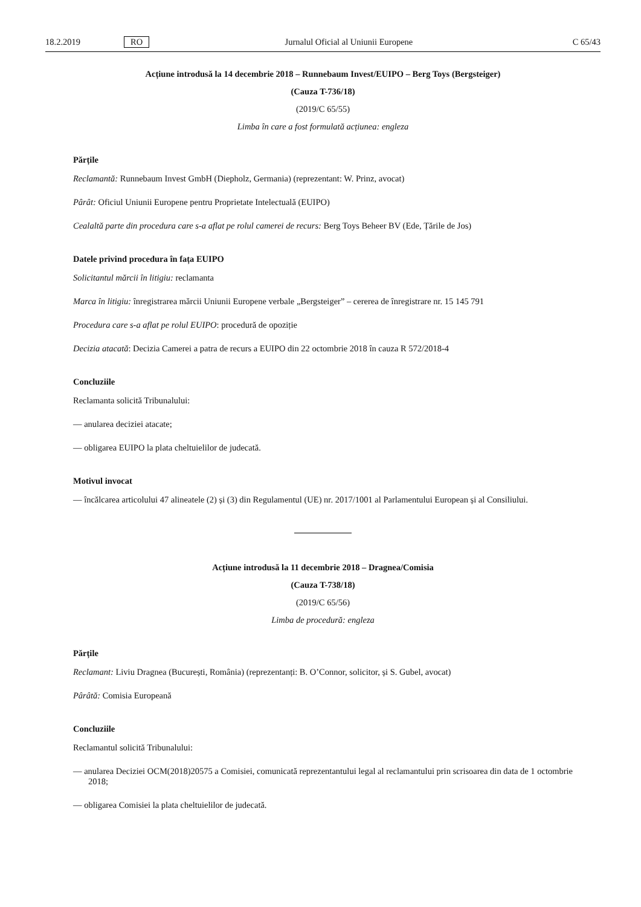18.2.2019 RO Jurnalul Oficial al Uniunii Europene C 65/43
Acțiune introdusă la 14 decembrie 2018 – Runnebaum Invest/EUIPO – Berg Toys (Bergsteiger)
(Cauza T-736/18)
(2019/C 65/55)
Limba în care a fost formulată acțiunea: engleza
Părțile
Reclamantă: Runnebaum Invest GmbH (Diepholz, Germania) (reprezentant: W. Prinz, avocat)
Pârât: Oficiul Uniunii Europene pentru Proprietate Intelectuală (EUIPO)
Cealaltă parte din procedura care s-a aflat pe rolul camerei de recurs: Berg Toys Beheer BV (Ede, Țările de Jos)
Datele privind procedura în fața EUIPO
Solicitantul mărcii în litigiu: reclamanta
Marca în litigiu: înregistrarea mărcii Uniunii Europene verbale „Bergsteiger” – cererea de înregistrare nr. 15 145 791
Procedura care s-a aflat pe rolul EUIPO: procedură de opoziție
Decizia atacată: Decizia Camerei a patra de recurs a EUIPO din 22 octombrie 2018 în cauza R 572/2018-4
Concluziile
Reclamanta solicită Tribunalului:
— anularea deciziei atacate;
— obligarea EUIPO la plata cheltuielilor de judecată.
Motivul invocat
— încălcarea articolului 47 alineatele (2) și (3) din Regulamentul (UE) nr. 2017/1001 al Parlamentului European și al Consiliului.
Acțiune introdusă la 11 decembrie 2018 – Dragnea/Comisia
(Cauza T-738/18)
(2019/C 65/56)
Limba de procedură: engleza
Părțile
Reclamant: Liviu Dragnea (București, România) (reprezentanți: B. O’Connor, solicitor, și S. Gubel, avocat)
Pârâtă: Comisia Europeană
Concluziile
Reclamantul solicită Tribunalului:
— anularea Deciziei OCM(2018)20575 a Comisiei, comunicată reprezentantului legal al reclamantului prin scrisoarea din data de 1 octombrie 2018;
— obligarea Comisiei la plata cheltuielilor de judecată.